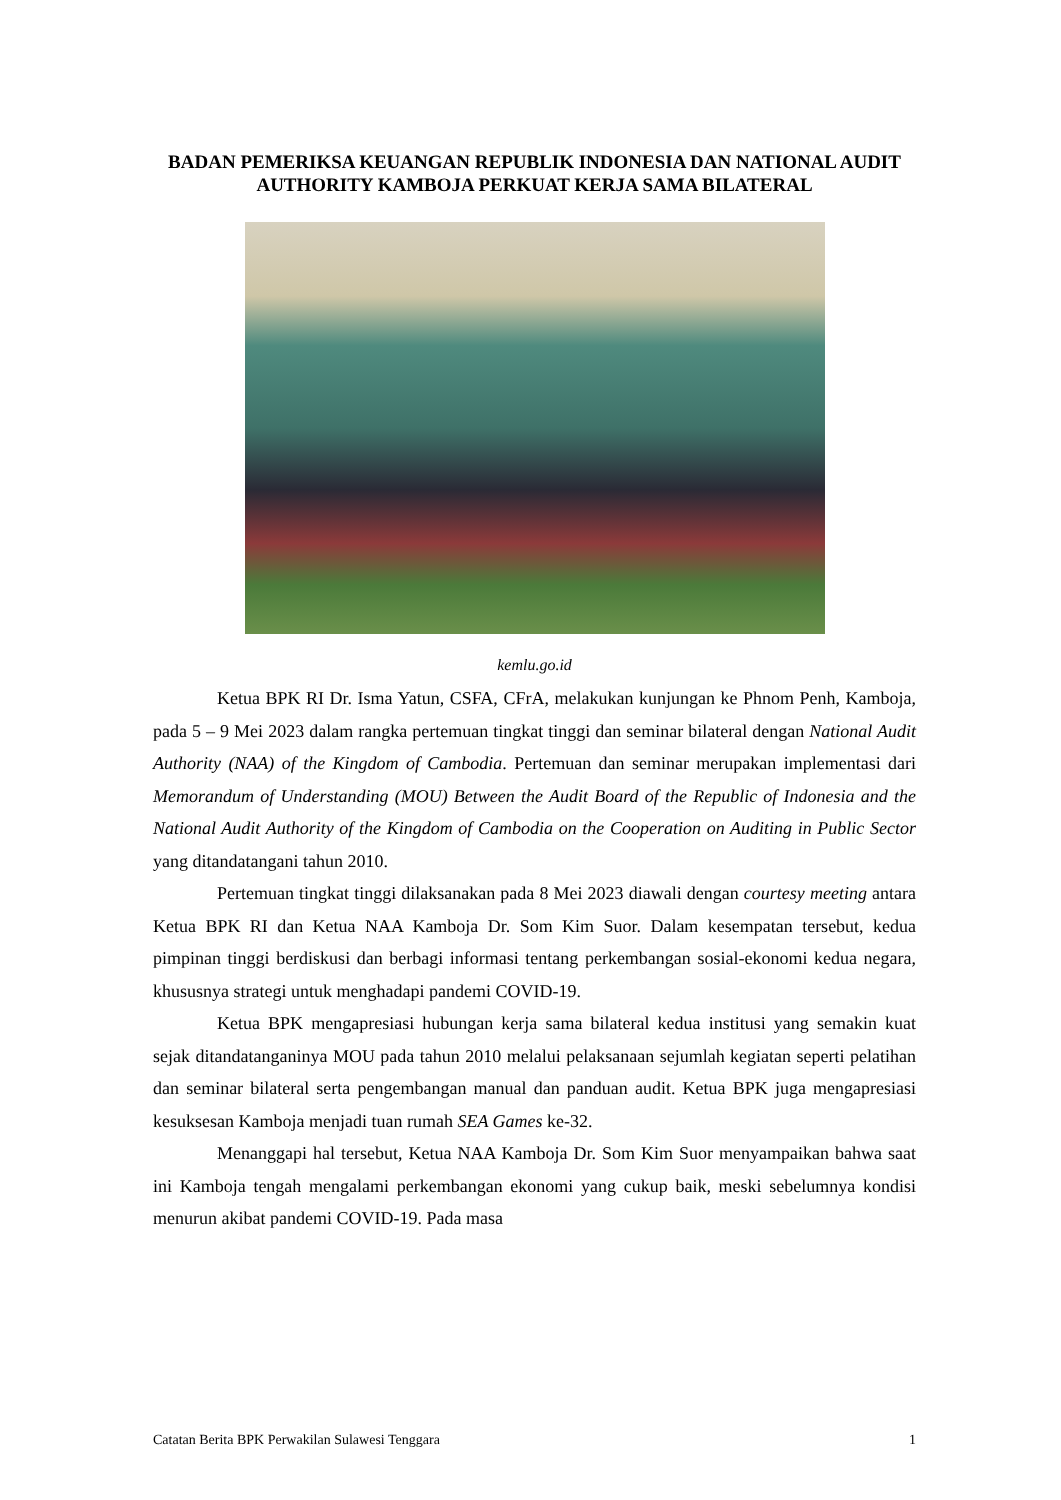BADAN PEMERIKSA KEUANGAN REPUBLIK INDONESIA DAN NATIONAL AUDIT AUTHORITY KAMBOJA PERKUAT KERJA SAMA BILATERAL
kemlu.go.id
Ketua BPK RI Dr. Isma Yatun, CSFA, CFrA, melakukan kunjungan ke Phnom Penh, Kamboja, pada 5 – 9 Mei 2023 dalam rangka pertemuan tingkat tinggi dan seminar bilateral dengan National Audit Authority (NAA) of the Kingdom of Cambodia. Pertemuan dan seminar merupakan implementasi dari Memorandum of Understanding (MOU) Between the Audit Board of the Republic of Indonesia and the National Audit Authority of the Kingdom of Cambodia on the Cooperation on Auditing in Public Sector yang ditandatangani tahun 2010.
Pertemuan tingkat tinggi dilaksanakan pada 8 Mei 2023 diawali dengan courtesy meeting antara Ketua BPK RI dan Ketua NAA Kamboja Dr. Som Kim Suor. Dalam kesempatan tersebut, kedua pimpinan tinggi berdiskusi dan berbagi informasi tentang perkembangan sosial-ekonomi kedua negara, khususnya strategi untuk menghadapi pandemi COVID-19.
Ketua BPK mengapresiasi hubungan kerja sama bilateral kedua institusi yang semakin kuat sejak ditandatanganinya MOU pada tahun 2010 melalui pelaksanaan sejumlah kegiatan seperti pelatihan dan seminar bilateral serta pengembangan manual dan panduan audit. Ketua BPK juga mengapresiasi kesuksesan Kamboja menjadi tuan rumah SEA Games ke-32.
Menanggapi hal tersebut, Ketua NAA Kamboja Dr. Som Kim Suor menyampaikan bahwa saat ini Kamboja tengah mengalami perkembangan ekonomi yang cukup baik, meski sebelumnya kondisi menurun akibat pandemi COVID-19. Pada masa
Catatan Berita BPK Perwakilan Sulawesi Tenggara 1